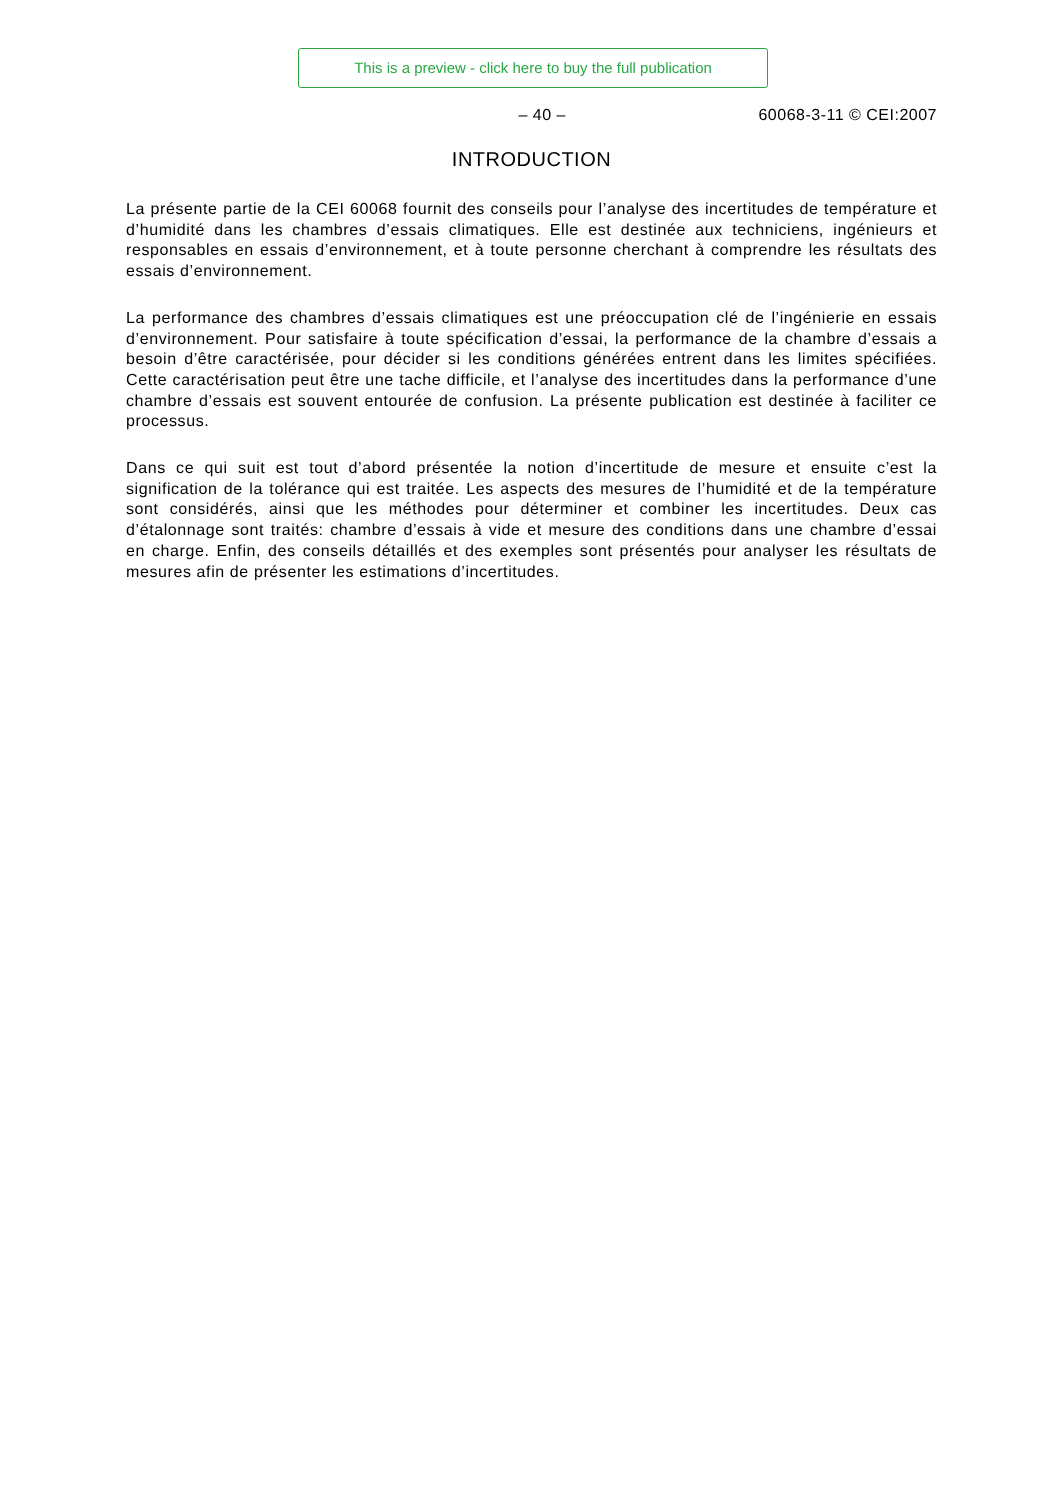This is a preview - click here to buy the full publication
– 40 – 60068-3-11 © CEI:2007
INTRODUCTION
La présente partie de la CEI 60068 fournit des conseils pour l’analyse des incertitudes de température et d’humidité dans les chambres d’essais climatiques. Elle est destinée aux techniciens, ingénieurs et responsables en essais d’environnement, et à toute personne cherchant à comprendre les résultats des essais d’environnement.
La performance des chambres d’essais climatiques est une préoccupation clé de l’ingénierie en essais d’environnement. Pour satisfaire à toute spécification d’essai, la performance de la chambre d’essais a besoin d’être caractérisée, pour décider si les conditions générées entrent dans les limites spécifiées. Cette caractérisation peut être une tache difficile, et l’analyse des incertitudes dans la performance d’une chambre d’essais est souvent entourée de confusion. La présente publication est destinée à faciliter ce processus.
Dans ce qui suit est tout d’abord présentée la notion d’incertitude de mesure et ensuite c’est la signification de la tolérance qui est traitée. Les aspects des mesures de l’humidité et de la température sont considérés, ainsi que les méthodes pour déterminer et combiner les incertitudes. Deux cas d’étalonnage sont traités: chambre d’essais à vide et mesure des conditions dans une chambre d’essai en charge. Enfin, des conseils détaillés et des exemples sont présentés pour analyser les résultats de mesures afin de présenter les estimations d’incertitudes.